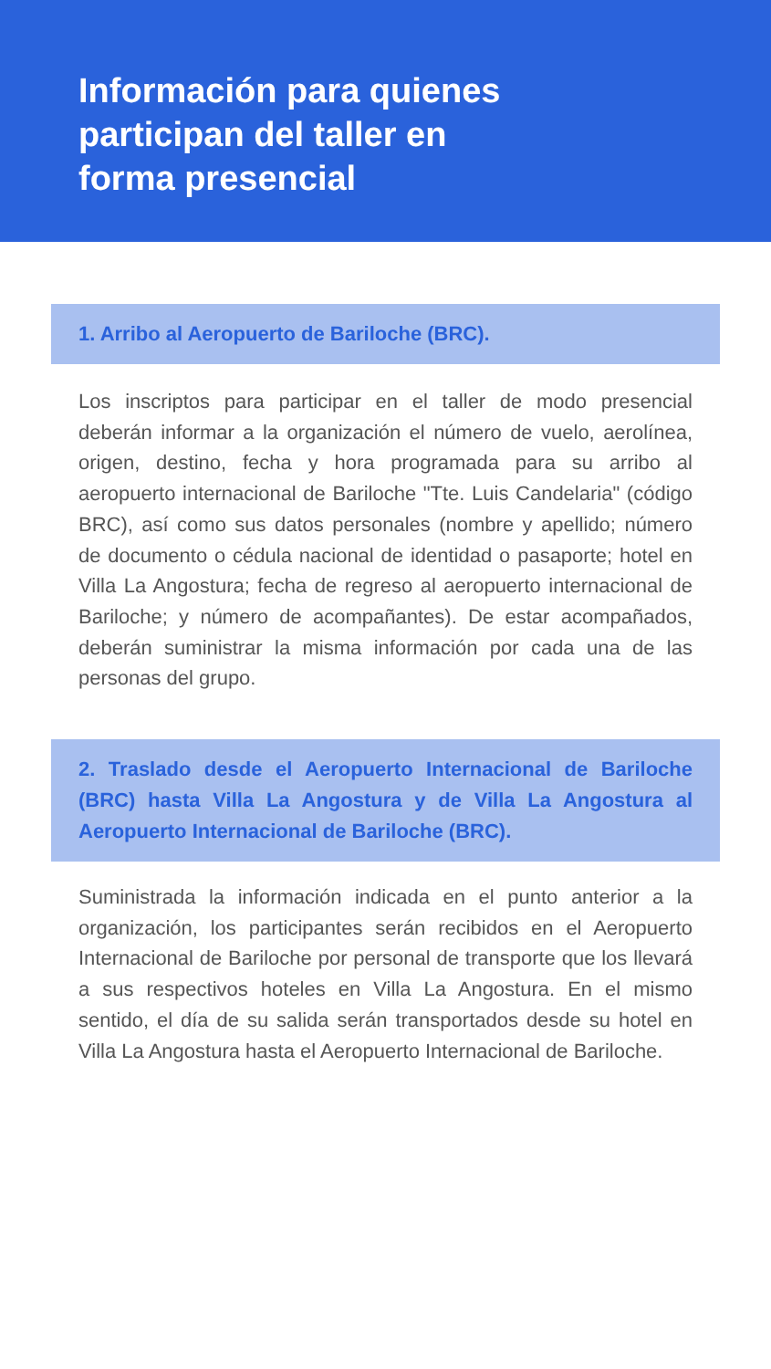Información para quienes
participan del taller en
forma presencial
1. Arribo al Aeropuerto de Bariloche (BRC).
Los inscriptos para participar en el taller de modo presencial deberán informar a la organización el número de vuelo, aerolínea, origen, destino, fecha y hora programada para su arribo al aeropuerto internacional de Bariloche "Tte. Luis Candelaria" (código BRC), así como sus datos personales (nombre y apellido; número de documento o cédula nacional de identidad o pasaporte; hotel en Villa La Angostura; fecha de regreso al aeropuerto internacional de Bariloche; y número de acompañantes). De estar acompañados, deberán suministrar la misma información por cada una de las personas del grupo.
2. Traslado desde el Aeropuerto Internacional de Bariloche (BRC) hasta Villa La Angostura y de Villa La Angostura al Aeropuerto Internacional de Bariloche (BRC).
Suministrada la información indicada en el punto anterior a la organización, los participantes serán recibidos en el Aeropuerto Internacional de Bariloche por personal de transporte que los llevará a sus respectivos hoteles en Villa La Angostura. En el mismo sentido, el día de su salida serán transportados desde su hotel en Villa La Angostura hasta el Aeropuerto Internacional de Bariloche.